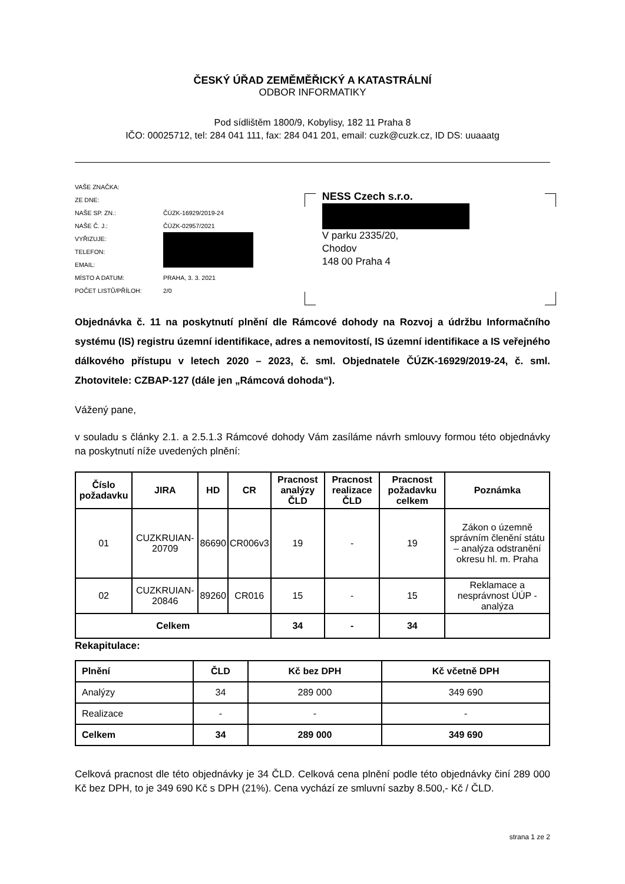ČESKÝ ÚŘAD ZEMĚMĚŘICKÝ A KATASTRÁLNÍ
ODBOR INFORMATIKY
Pod sídlištěm 1800/9, Kobylisy, 182 11 Praha 8
IČO: 00025712, tel: 284 041 111, fax: 284 041 201, email: cuzk@cuzk.cz, ID DS: uuaaatg
VAŠE ZNAČKA:
ZE DNE:
NAŠE SP. ZN.: ČÚZK-16929/2019-24
NAŠE Č. J.: ČÚZK-02957/2021
VYŘIZUJE:
TELEFON:
EMAIL:
MÍSTO A DATUM: PRAHA, 3. 3. 2021
POČET LISTŮ/PŘÍLOH: 2/0
NESS Czech s.r.o.
V parku 2335/20,
Chodov
148 00 Praha 4
Objednávka č. 11 na poskytnutí plnění dle Rámcové dohody na Rozvoj a údržbu Informačního systému (IS) registru územní identifikace, adres a nemovitostí, IS územní identifikace a IS veřejného dálkového přístupu v letech 2020 – 2023, č. sml. Objednatele ČÚZK-16929/2019-24, č. sml. Zhotovitele: CZBAP-127 (dále jen „Rámcová dohoda“).
Vážený pane,
v souladu s články 2.1. a 2.5.1.3 Rámcové dohody Vám zasíláme návrh smlouvy formou této objednávky na poskytnutí níže uvedených plnění:
| Číslo požadavku | JIRA | HD | CR | Pracnost analýzy ČLD | Pracnost realizace ČLD | Pracnost požadavku celkem | Poznámka |
| --- | --- | --- | --- | --- | --- | --- | --- |
| 01 | CUZKRUIAN-20709 | 86690 | CR006v3 | 19 | - | 19 | Zákon o územně správním členění státu – analýza odstranění okresu hl. m. Praha |
| 02 | CUZKRUIAN-20846 | 89260 | CR016 | 15 | - | 15 | Reklamace a nesprávnost ÚÚP - analýza |
| Celkem | | | | 34 | - | 34 | |
Rekapitulace:
| Plnění | ČLD | Kč bez DPH | Kč včetně DPH |
| --- | --- | --- | --- |
| Analýzy | 34 | 289 000 | 349 690 |
| Realizace | - | - | - |
| Celkem | 34 | 289 000 | 349 690 |
Celková pracnost dle této objednávky je 34 ČLD. Celková cena plnění podle této objednávky činí 289 000 Kč bez DPH, to je 349 690 Kč s DPH (21%). Cena vychází ze smluvní sazby 8.500,- Kč / ČLD.
strana 1 ze 2